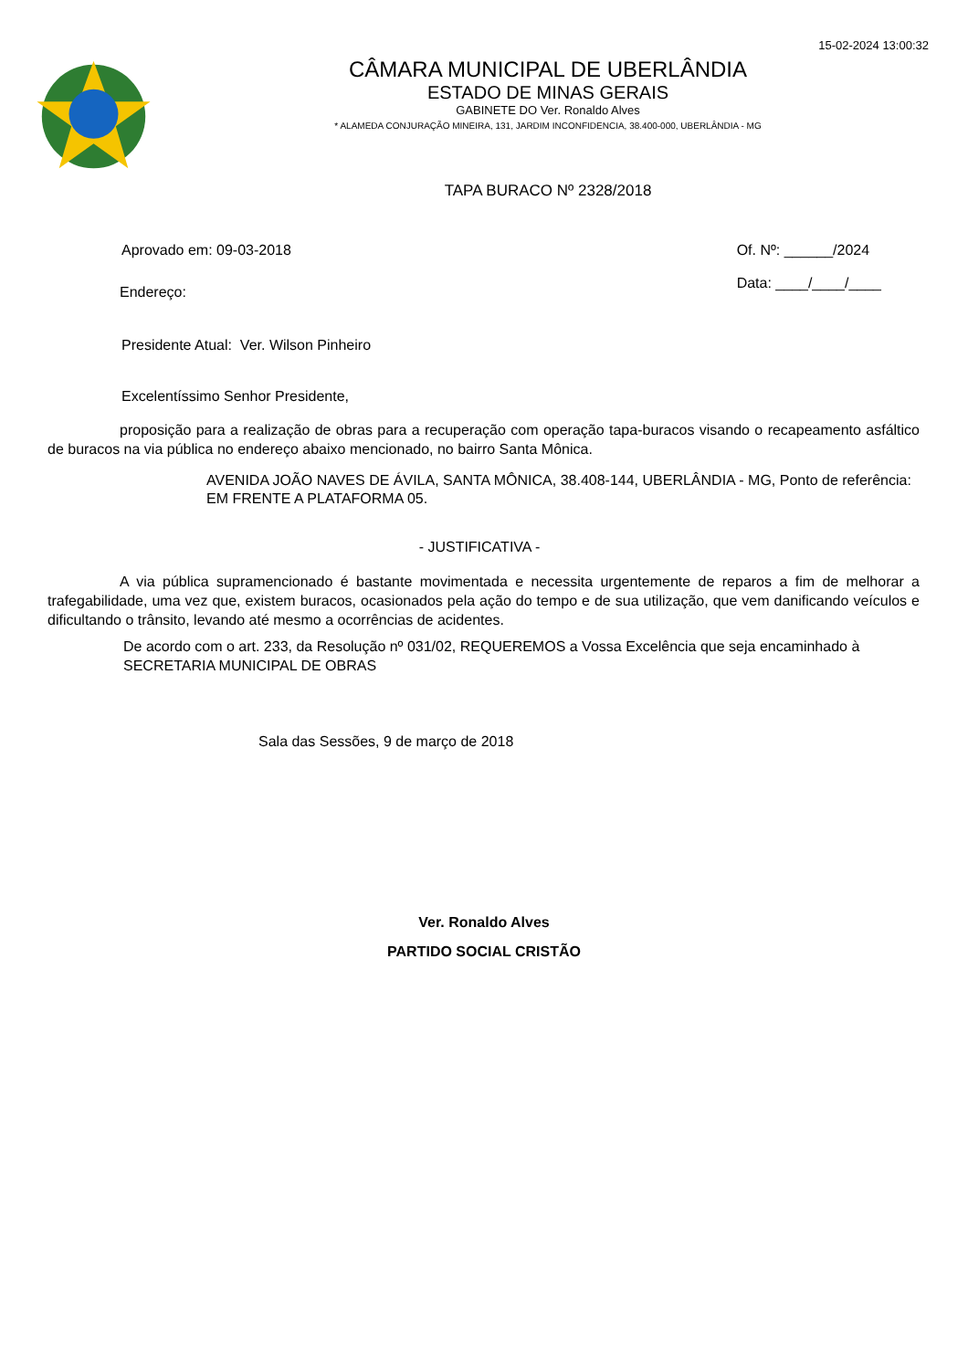15-02-2024 13:00:32
CÂMARA MUNICIPAL DE UBERLÂNDIA
ESTADO DE MINAS GERAIS
GABINETE DO Ver. Ronaldo Alves
* ALAMEDA CONJURAÇÃO MINEIRA, 131, JARDIM INCONFIDENCIA, 38.400-000, UBERLÂNDIA - MG
TAPA BURACO Nº 2328/2018
Aprovado em: 09-03-2018 Of. Nº: ______/2024
Data: ____/____/____
Endereço:
Presidente Atual: Ver. Wilson Pinheiro
Excelentíssimo Senhor Presidente,
proposição para a realização de obras para a recuperação com operação tapa-buracos visando o recapeamento asfáltico de buracos na via pública no endereço abaixo mencionado, no bairro Santa Mônica.
AVENIDA JOÃO NAVES DE ÁVILA, SANTA MÔNICA, 38.408-144, UBERLÂNDIA - MG, Ponto de referência: EM FRENTE A PLATAFORMA 05.
- JUSTIFICATIVA -
A via pública supramencionado é bastante movimentada e necessita urgentemente de reparos a fim de melhorar a trafegabilidade, uma vez que, existem buracos, ocasionados pela ação do tempo e de sua utilização, que vem danificando veículos e dificultando o trânsito, levando até mesmo a ocorrências de acidentes.
De acordo com o art. 233, da Resolução nº 031/02, REQUEREMOS a Vossa Excelência que seja encaminhado à SECRETARIA MUNICIPAL DE OBRAS
Sala das Sessões, 9 de março de 2018
Ver. Ronaldo Alves
PARTIDO SOCIAL CRISTÃO